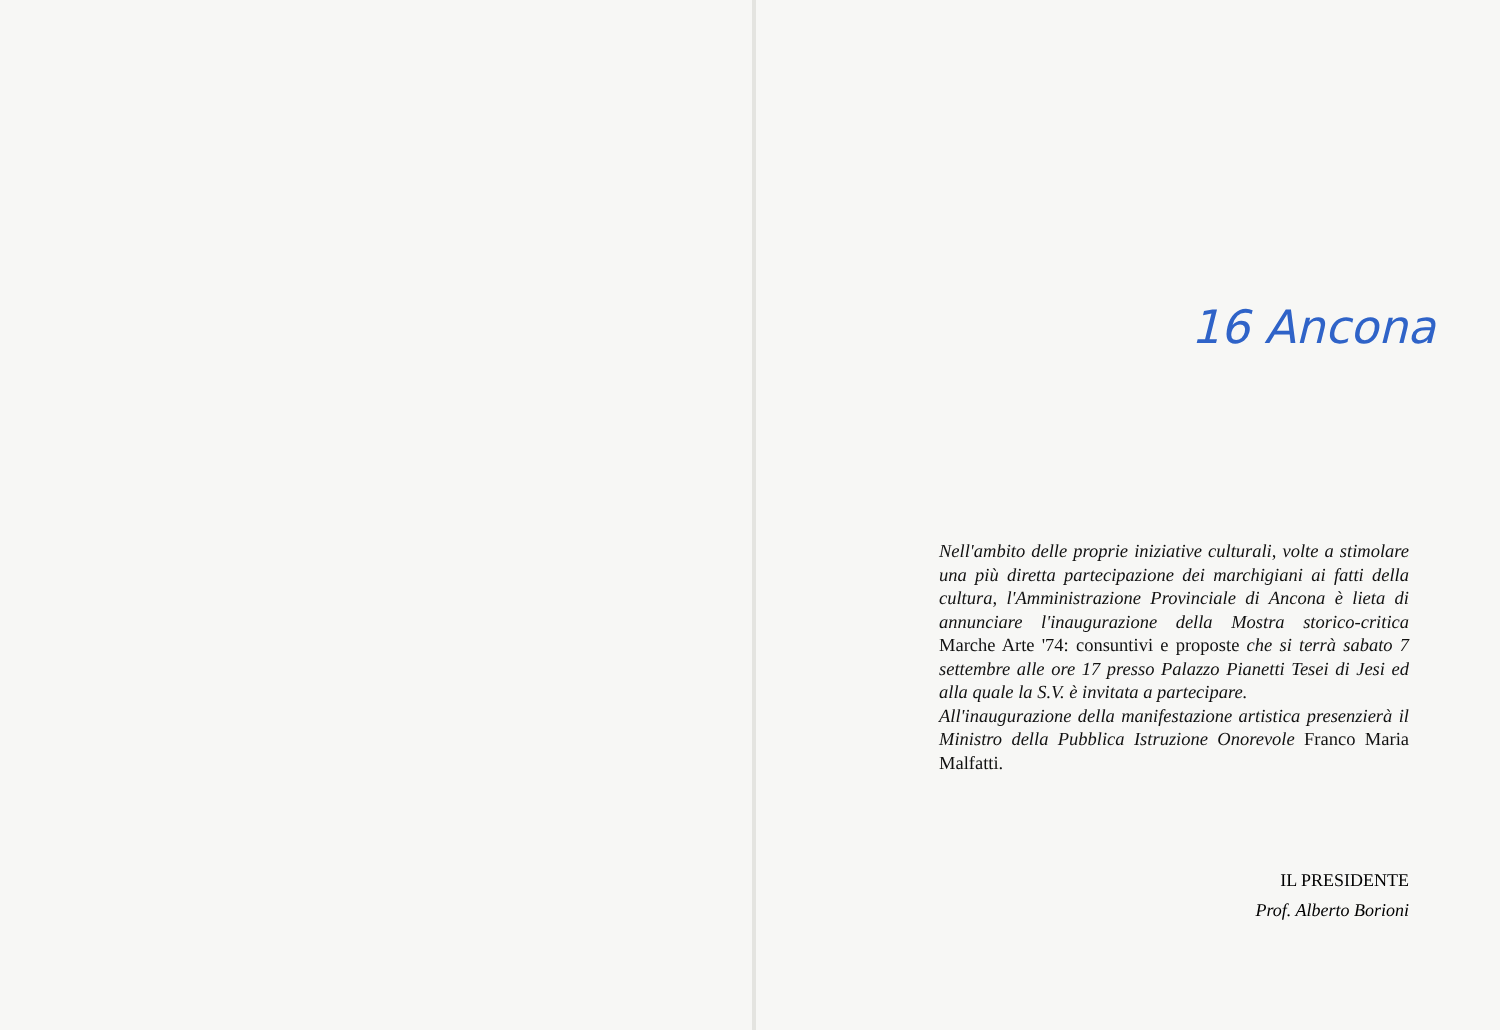16 Ancona
Nell'ambito delle proprie iniziative culturali, volte a stimolare una più diretta partecipazione dei marchigiani ai fatti della cultura, l'Amministrazione Provinciale di Ancona è lieta di annunciare l'inaugurazione della Mostra storico-critica Marche Arte '74: consuntivi e proposte che si terrà sabato 7 settembre alle ore 17 presso Palazzo Pianetti Tesei di Jesi ed alla quale la S.V. è invitata a partecipare.
All'inaugurazione della manifestazione artistica presenzierà il Ministro della Pubblica Istruzione Onorevole Franco Maria Malfatti.
IL PRESIDENTE
Prof. Alberto Borioni